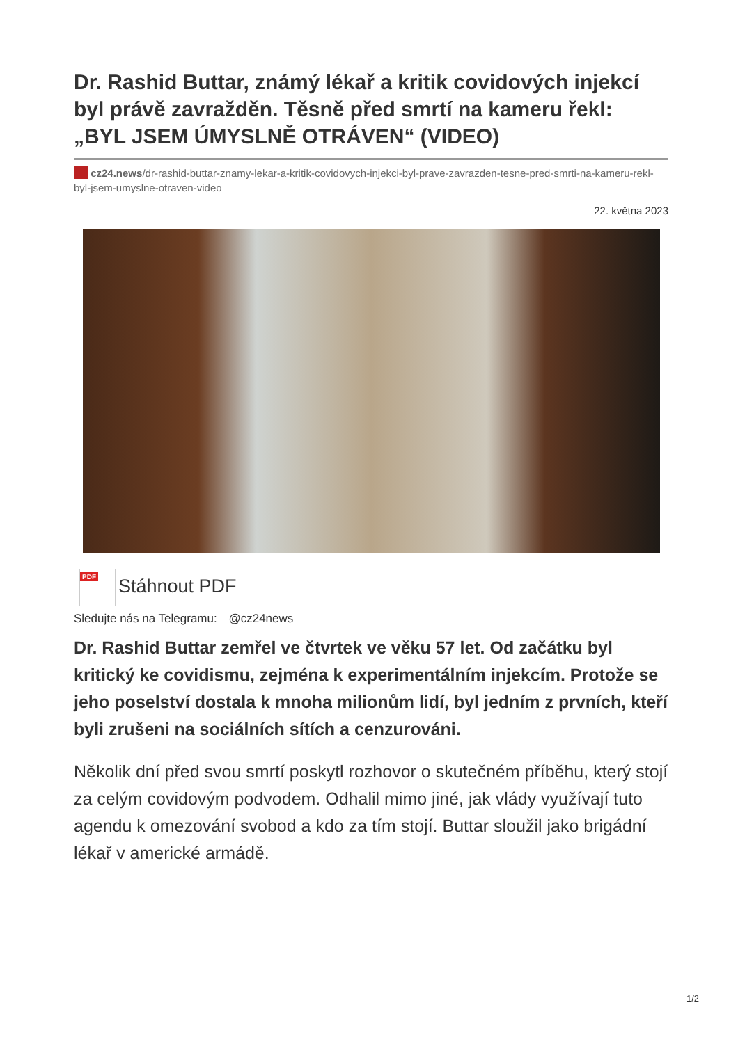Dr. Rashid Buttar, známý lékař a kritik covidových injekcí byl právě zavražděn. Těsně před smrtí na kameru řekl: „BYL JSEM ÚMYSLNĚ OTRÁVEN“ (VIDEO)
cz24.news/dr-rashid-buttar-znamy-lekar-a-kritik-covidovych-injekci-byl-prave-zavrazden-tesne-pred-smrti-na-kameru-rekl-byl-jsem-umyslne-otraven-video
22. května 2023
PDF Stáhnout PDF
Sledujte nás na Telegramu: @cz24news
Dr. Rashid Buttar zemřel ve čtvrtek ve věku 57 let. Od začátku byl kritický ke covidismu, zejména k experimentálním injekcím. Protože se jeho poselství dostala k mnoha milionům lidí, byl jedním z prvních, kteří byli zrušeni na sociálních sítích a cenzurováni.
Několik dní před svou smrtí poskytl rozhovor o skutečném příběhu, který stojí za celým covidovým podvodem. Odhalil mimo jiné, jak vlády využívají tuto agendu k omezování svobod a kdo za tím stojí. Buttar sloužil jako brigádní lékař v americké armádě.
1/2